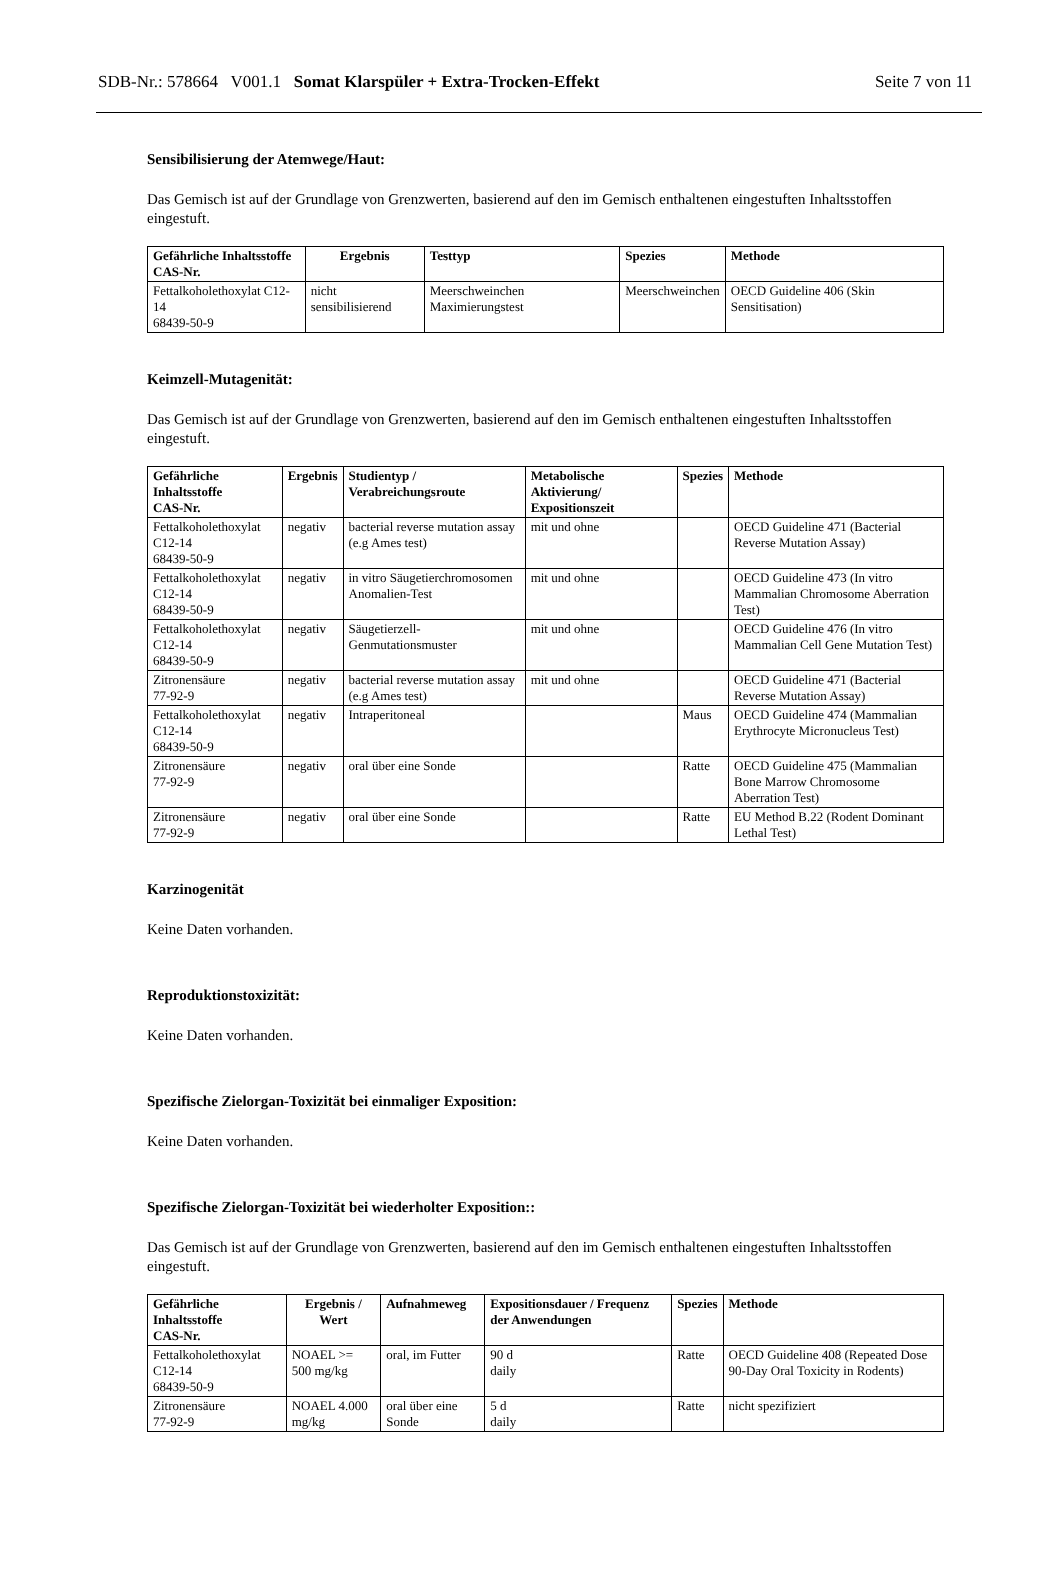SDB-Nr.: 578664 V001.1 Somat Klarspüler + Extra-Trocken-Effekt
Seite 7 von 11
Sensibilisierung der Atemwege/Haut:
Das Gemisch ist auf der Grundlage von Grenzwerten, basierend auf den im Gemisch enthaltenen eingestuften Inhaltsstoffen eingestuft.
| Gefährliche Inhaltsstoffe CAS-Nr. | Ergebnis | Testtyp | Spezies | Methode |
| --- | --- | --- | --- | --- |
| Fettalkoholethoxylat C12-14 68439-50-9 | nicht sensibilisierend | Meerschweinchen Maximierungstest | Meerschweinchen | OECD Guideline 406 (Skin Sensitisation) |
Keimzell-Mutagenität:
Das Gemisch ist auf der Grundlage von Grenzwerten, basierend auf den im Gemisch enthaltenen eingestuften Inhaltsstoffen eingestuft.
| Gefährliche Inhaltsstoffe CAS-Nr. | Ergebnis | Studientyp / Verabreichungsroute | Metabolische Aktivierung/ Expositionszeit | Spezies | Methode |
| --- | --- | --- | --- | --- | --- |
| Fettalkoholethoxylat C12-14 68439-50-9 | negativ | bacterial reverse mutation assay (e.g Ames test) | mit und ohne | | OECD Guideline 471 (Bacterial Reverse Mutation Assay) |
| Fettalkoholethoxylat C12-14 68439-50-9 | negativ | in vitro Säugetierchromosomen Anomalien-Test | mit und ohne | | OECD Guideline 473 (In vitro Mammalian Chromosome Aberration Test) |
| Fettalkoholethoxylat C12-14 68439-50-9 | negativ | Säugetierzell-Genmutationsmuster | mit und ohne | | OECD Guideline 476 (In vitro Mammalian Cell Gene Mutation Test) |
| Zitronensäure 77-92-9 | negativ | bacterial reverse mutation assay (e.g Ames test) | mit und ohne | | OECD Guideline 471 (Bacterial Reverse Mutation Assay) |
| Fettalkoholethoxylat C12-14 68439-50-9 | negativ | Intraperitoneal | | Maus | OECD Guideline 474 (Mammalian Erythrocyte Micronucleus Test) |
| Zitronensäure 77-92-9 | negativ | oral über eine Sonde | | Ratte | OECD Guideline 475 (Mammalian Bone Marrow Chromosome Aberration Test) |
| Zitronensäure 77-92-9 | negativ | oral über eine Sonde | | Ratte | EU Method B.22 (Rodent Dominant Lethal Test) |
Karzinogenität
Keine Daten vorhanden.
Reproduktionstoxizität:
Keine Daten vorhanden.
Spezifische Zielorgan-Toxizität bei einmaliger Exposition:
Keine Daten vorhanden.
Spezifische Zielorgan-Toxizität bei wiederholter Exposition::
Das Gemisch ist auf der Grundlage von Grenzwerten, basierend auf den im Gemisch enthaltenen eingestuften Inhaltsstoffen eingestuft.
| Gefährliche Inhaltsstoffe CAS-Nr. | Ergebnis / Wert | Aufnahmeweg | Expositionsdauer / Frequenz der Anwendungen | Spezies | Methode |
| --- | --- | --- | --- | --- | --- |
| Fettalkoholethoxylat C12-14 68439-50-9 | NOAEL >= 500 mg/kg | oral, im Futter | 90 d daily | Ratte | OECD Guideline 408 (Repeated Dose 90-Day Oral Toxicity in Rodents) |
| Zitronensäure 77-92-9 | NOAEL 4.000 mg/kg | oral über eine Sonde | 5 d daily | Ratte | nicht spezifiziert |